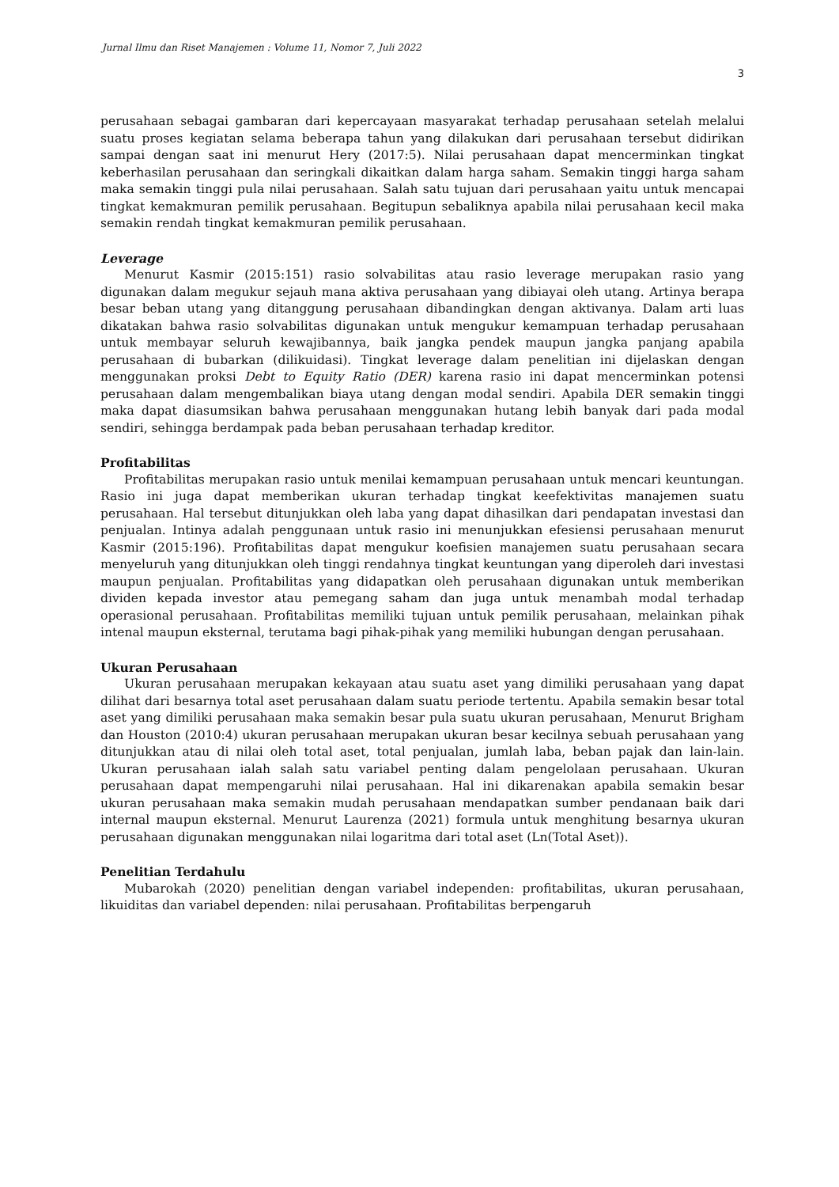Jurnal Ilmu dan Riset Manajemen : Volume 11, Nomor 7, Juli 2022
3
perusahaan sebagai gambaran dari kepercayaan masyarakat terhadap perusahaan setelah melalui suatu proses kegiatan selama beberapa tahun yang dilakukan dari perusahaan tersebut didirikan sampai dengan saat ini menurut Hery (2017:5). Nilai perusahaan dapat mencerminkan tingkat keberhasilan perusahaan dan seringkali dikaitkan dalam harga saham. Semakin tinggi harga saham maka semakin tinggi pula nilai perusahaan. Salah satu tujuan dari perusahaan yaitu untuk mencapai tingkat kemakmuran pemilik perusahaan. Begitupun sebaliknya apabila nilai perusahaan kecil maka semakin rendah tingkat kemakmuran pemilik perusahaan.
Leverage
Menurut Kasmir (2015:151) rasio solvabilitas atau rasio leverage merupakan rasio yang digunakan dalam megukur sejauh mana aktiva perusahaan yang dibiayai oleh utang. Artinya berapa besar beban utang yang ditanggung perusahaan dibandingkan dengan aktivanya. Dalam arti luas dikatakan bahwa rasio solvabilitas digunakan untuk mengukur kemampuan terhadap perusahaan untuk membayar seluruh kewajibannya, baik jangka pendek maupun jangka panjang apabila perusahaan di bubarkan (dilikuidasi). Tingkat leverage dalam penelitian ini dijelaskan dengan menggunakan proksi Debt to Equity Ratio (DER) karena rasio ini dapat mencerminkan potensi perusahaan dalam mengembalikan biaya utang dengan modal sendiri. Apabila DER semakin tinggi maka dapat diasumsikan bahwa perusahaan menggunakan hutang lebih banyak dari pada modal sendiri, sehingga berdampak pada beban perusahaan terhadap kreditor.
Profitabilitas
Profitabilitas merupakan rasio untuk menilai kemampuan perusahaan untuk mencari keuntungan. Rasio ini juga dapat memberikan ukuran terhadap tingkat keefektivitas manajemen suatu perusahaan. Hal tersebut ditunjukkan oleh laba yang dapat dihasilkan dari pendapatan investasi dan penjualan. Intinya adalah penggunaan untuk rasio ini menunjukkan efesiensi perusahaan menurut Kasmir (2015:196). Profitabilitas dapat mengukur koefisien manajemen suatu perusahaan secara menyeluruh yang ditunjukkan oleh tinggi rendahnya tingkat keuntungan yang diperoleh dari investasi maupun penjualan. Profitabilitas yang didapatkan oleh perusahaan digunakan untuk memberikan dividen kepada investor atau pemegang saham dan juga untuk menambah modal terhadap operasional perusahaan. Profitabilitas memiliki tujuan untuk pemilik perusahaan, melainkan pihak intenal maupun eksternal, terutama bagi pihak-pihak yang memiliki hubungan dengan perusahaan.
Ukuran Perusahaan
Ukuran perusahaan merupakan kekayaan atau suatu aset yang dimiliki perusahaan yang dapat dilihat dari besarnya total aset perusahaan dalam suatu periode tertentu. Apabila semakin besar total aset yang dimiliki perusahaan maka semakin besar pula suatu ukuran perusahaan, Menurut Brigham dan Houston (2010:4) ukuran perusahaan merupakan ukuran besar kecilnya sebuah perusahaan yang ditunjukkan atau di nilai oleh total aset, total penjualan, jumlah laba, beban pajak dan lain-lain. Ukuran perusahaan ialah salah satu variabel penting dalam pengelolaan perusahaan. Ukuran perusahaan dapat mempengaruhi nilai perusahaan. Hal ini dikarenakan apabila semakin besar ukuran perusahaan maka semakin mudah perusahaan mendapatkan sumber pendanaan baik dari internal maupun eksternal. Menurut Laurenza (2021) formula untuk menghitung besarnya ukuran perusahaan digunakan menggunakan nilai logaritma dari total aset (Ln(Total Aset)).
Penelitian Terdahulu
Mubarokah (2020) penelitian dengan variabel independen: profitabilitas, ukuran perusahaan, likuiditas dan variabel dependen: nilai perusahaan. Profitabilitas berpengaruh